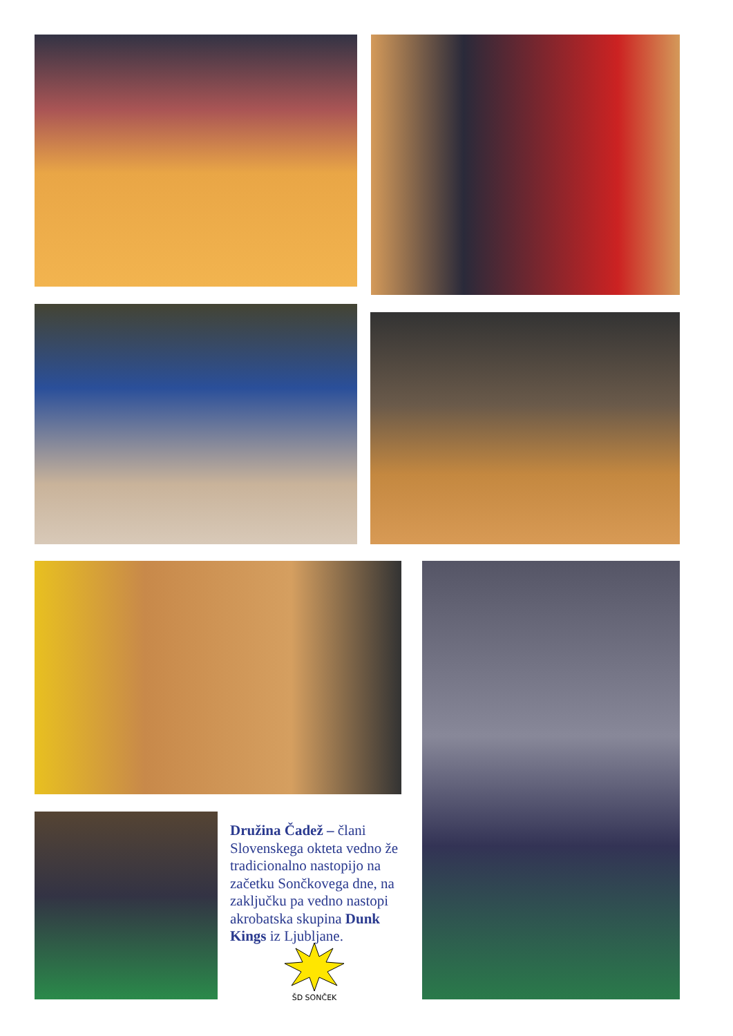Družina Čadež – člani Slovenskega okteta vedno že tradicionalno nastopijo na začetku Sončkovega dne, na zaključku pa vedno nastopi akrobatska skupina Dunk Kings iz Ljubljane.
ŠD SONČEK